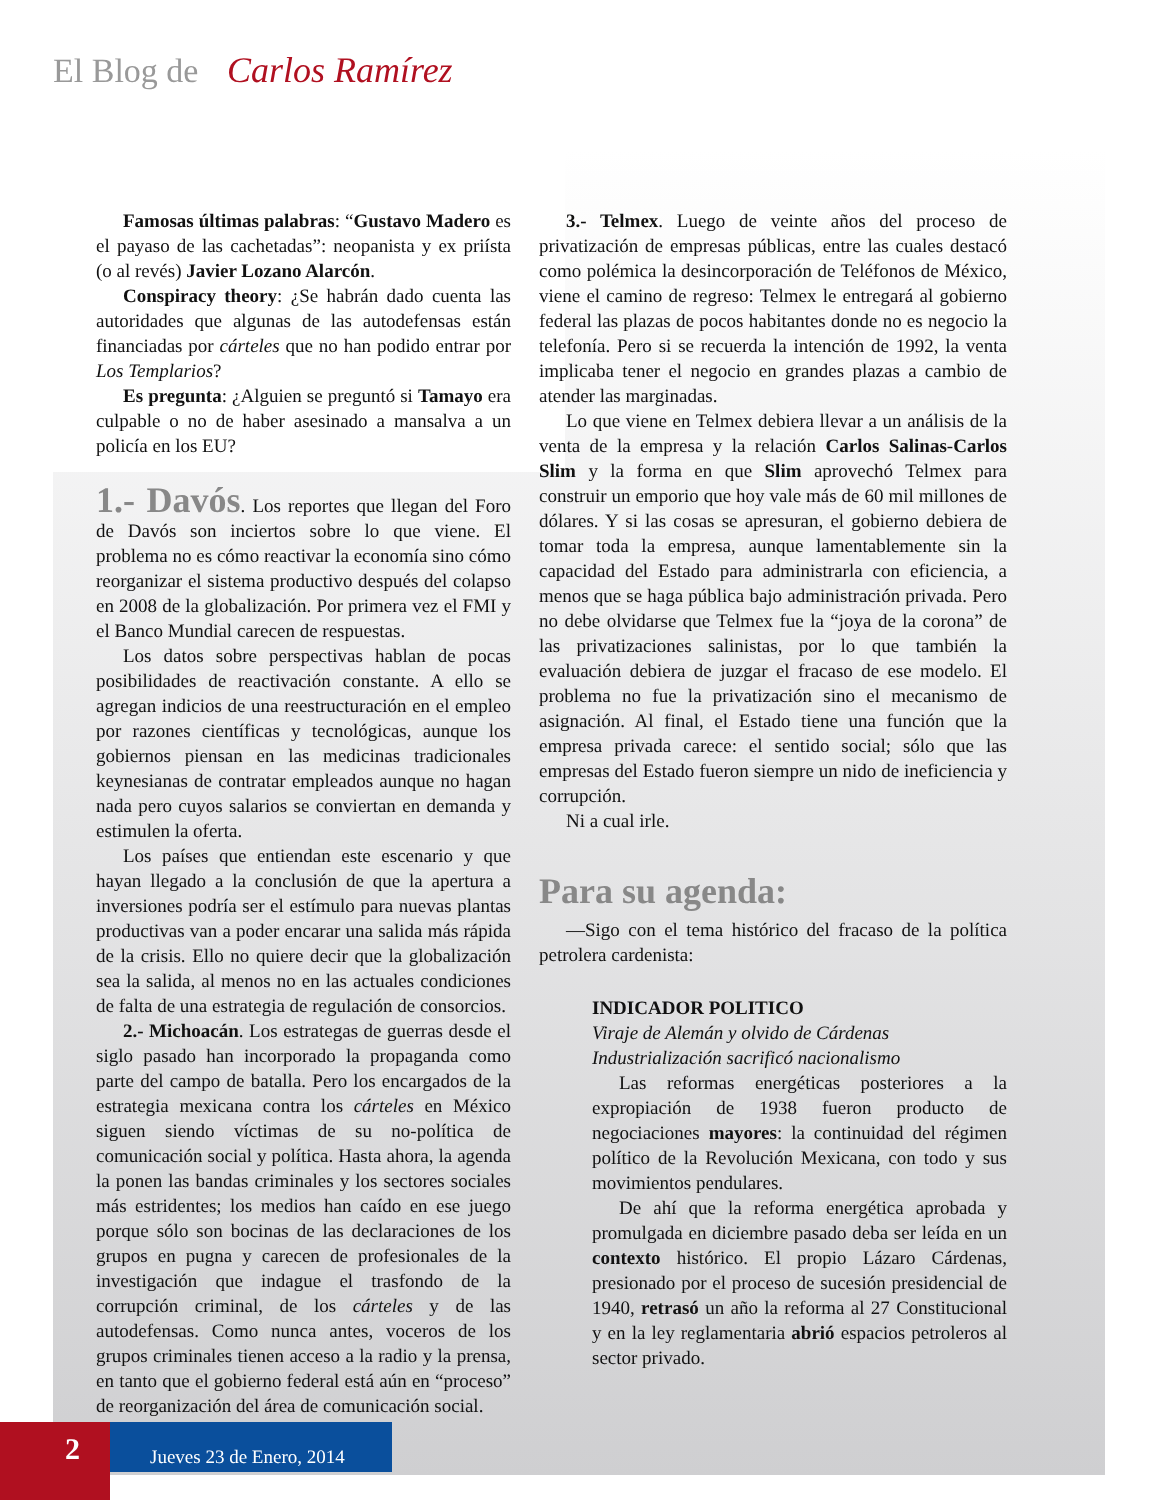El Blog de Carlos Ramírez
Famosas últimas palabras: “Gustavo Madero es el payaso de las cachetadas”: neopanista y ex priísta (o al revés) Javier Lozano Alarcón.
Conspiracy theory: ¿Se habrán dado cuenta las autoridades que algunas de las autodefensas están financiadas por cárteles que no han podido entrar por Los Templarios?
Es pregunta: ¿Alguien se preguntó si Tamayo era culpable o no de haber asesinado a mansalva a un policía en los EU?
1.- Davós. Los reportes que llegan del Foro de Davós son inciertos sobre lo que viene. El problema no es cómo reactivar la economía sino cómo reorganizar el sistema productivo después del colapso en 2008 de la globalización. Por primera vez el FMI y el Banco Mundial carecen de respuestas.
Los datos sobre perspectivas hablan de pocas posibilidades de reactivación constante. A ello se agregan indicios de una reestructuración en el empleo por razones científicas y tecnológicas, aunque los gobiernos piensan en las medicinas tradicionales keynesianas de contratar empleados aunque no hagan nada pero cuyos salarios se conviertan en demanda y estimulen la oferta.
Los países que entiendan este escenario y que hayan llegado a la conclusión de que la apertura a inversiones podría ser el estímulo para nuevas plantas productivas van a poder encarar una salida más rápida de la crisis. Ello no quiere decir que la globalización sea la salida, al menos no en las actuales condiciones de falta de una estrategia de regulación de consorcios.
2.- Michoacán. Los estrategas de guerras desde el siglo pasado han incorporado la propaganda como parte del campo de batalla. Pero los encargados de la estrategia mexicana contra los cárteles en México siguen siendo víctimas de su no-política de comunicación social y política. Hasta ahora, la agenda la ponen las bandas criminales y los sectores sociales más estridentes; los medios han caído en ese juego porque sólo son bocinas de las declaraciones de los grupos en pugna y carecen de profesionales de la investigación que indague el trasfondo de la corrupción criminal, de los cárteles y de las autodefensas. Como nunca antes, voceros de los grupos criminales tienen acceso a la radio y la prensa, en tanto que el gobierno federal está aún en “proceso” de reorganización del área de comunicación social.
3.- Telmex. Luego de veinte años del proceso de privatización de empresas públicas, entre las cuales destacó como polémica la desincorporación de Teléfonos de México, viene el camino de regreso: Telmex le entregará al gobierno federal las plazas de pocos habitantes donde no es negocio la telefonía. Pero si se recuerda la intención de 1992, la venta implicaba tener el negocio en grandes plazas a cambio de atender las marginadas.
Lo que viene en Telmex debiera llevar a un análisis de la venta de la empresa y la relación Carlos Salinas-Carlos Slim y la forma en que Slim aprovechó Telmex para construir un emporio que hoy vale más de 60 mil millones de dólares. Y si las cosas se apresuran, el gobierno debiera de tomar toda la empresa, aunque lamentablemente sin la capacidad del Estado para administrarla con eficiencia, a menos que se haga pública bajo administración privada. Pero no debe olvidarse que Telmex fue la “joya de la corona” de las privatizaciones salinistas, por lo que también la evaluación debiera de juzgar el fracaso de ese modelo. El problema no fue la privatización sino el mecanismo de asignación. Al final, el Estado tiene una función que la empresa privada carece: el sentido social; sólo que las empresas del Estado fueron siempre un nido de ineficiencia y corrupción.
Ni a cual irle.
Para su agenda:
—Sigo con el tema histórico del fracaso de la política petrolera cardenista:
INDICADOR POLITICO
Viraje de Alemán y olvido de Cárdenas
Industrialización sacrificó nacionalismo
Las reformas energéticas posteriores a la expropiación de 1938 fueron producto de negociaciones mayores: la continuidad del régimen político de la Revolución Mexicana, con todo y sus movimientos pendulares.
De ahí que la reforma energética aprobada y promulgada en diciembre pasado deba ser leída en un contexto histórico. El propio Lázaro Cárdenas, presionado por el proceso de sucesión presidencial de 1940, retrasó un año la reforma al 27 Constitucional y en la ley reglamentaria abrió espacios petroleros al sector privado.
2
Jueves 23 de Enero, 2014